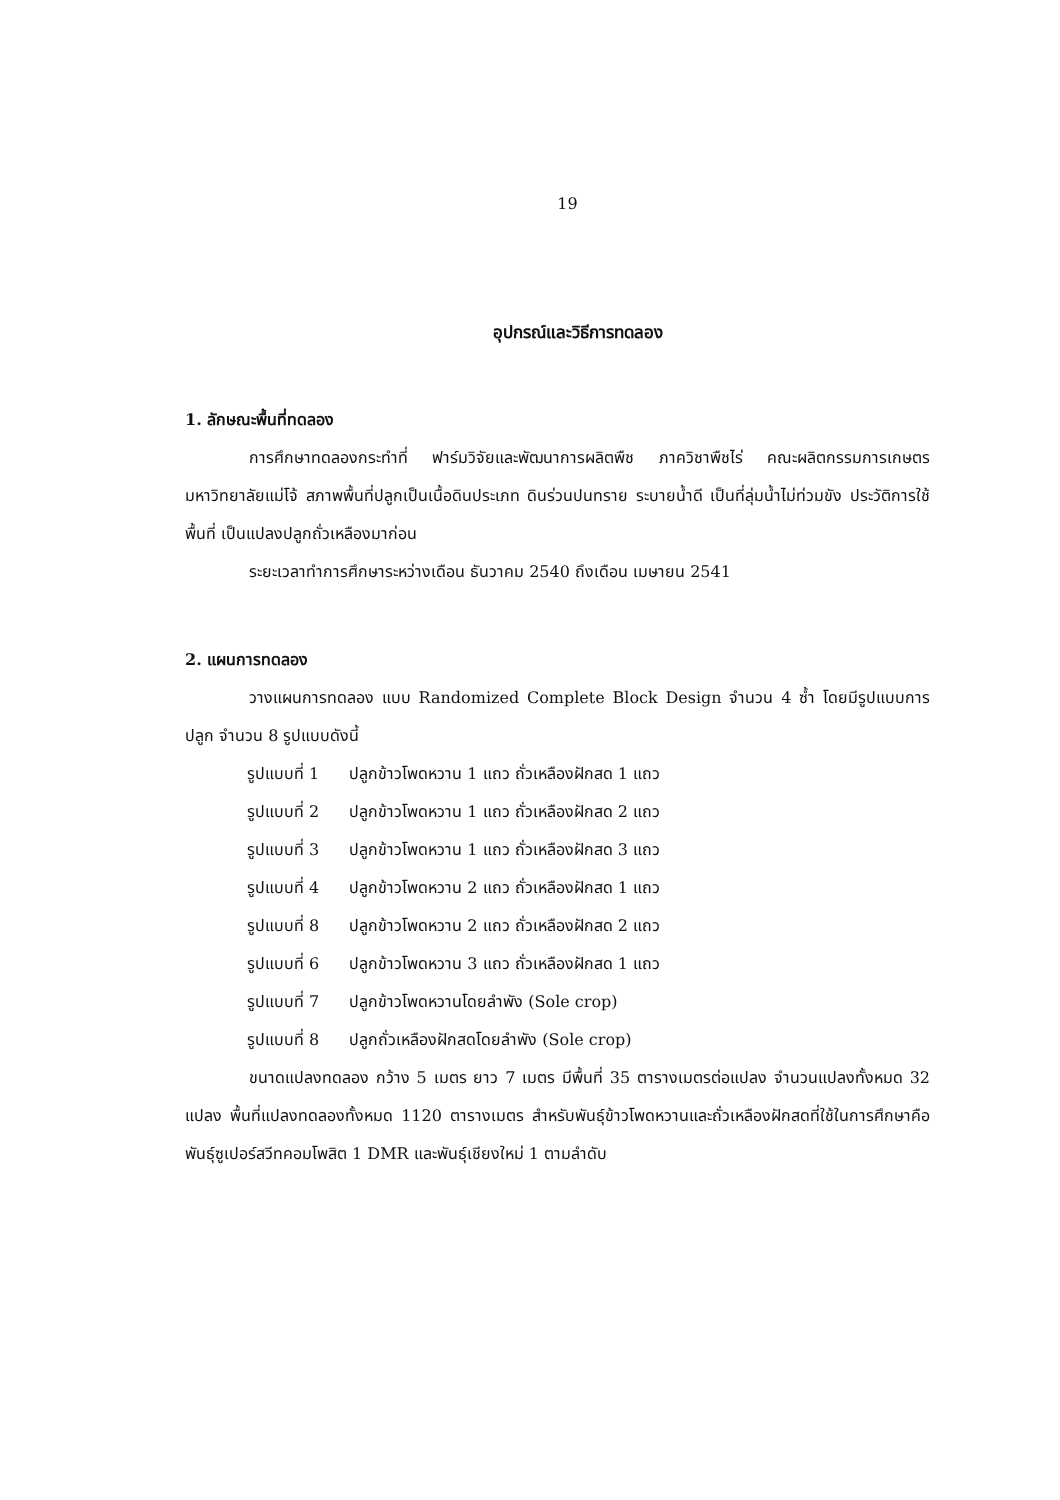19
อุปกรณ์และวิธีการทดลอง
1. ลักษณะพื้นที่ทดลอง
การศึกษาทดลองกระทำที่ ฟาร์มวิจัยและพัฒนาการผลิตพืช ภาควิชาพืชไร่ คณะผลิตกรรมการเกษตร มหาวิทยาลัยแม่โจ้ สภาพพื้นที่ปลูกเป็นเนื้อดินประเภท ดินร่วนปนทราย ระบายน้ำดี เป็นที่ลุ่มน้ำไม่ท่วมขัง ประวัติการใช้พื้นที่ เป็นแปลงปลูกถั่วเหลืองมาก่อน
ระยะเวลาทำการศึกษาระหว่างเดือน ธันวาคม 2540 ถึงเดือน เมษายน 2541
2. แผนการทดลอง
วางแผนการทดลอง แบบ Randomized Complete Block Design จำนวน 4 ซ้ำ โดยมีรูปแบบการปลูก จำนวน 8 รูปแบบดังนี้
| รูปแบบที่ 1 | ปลูกข้าวโพดหวาน 1 แถว ถั่วเหลืองฝักสด 1 แถว |
| รูปแบบที่ 2 | ปลูกข้าวโพดหวาน 1 แถว ถั่วเหลืองฝักสด 2 แถว |
| รูปแบบที่ 3 | ปลูกข้าวโพดหวาน 1 แถว ถั่วเหลืองฝักสด 3 แถว |
| รูปแบบที่ 4 | ปลูกข้าวโพดหวาน 2 แถว ถั่วเหลืองฝักสด 1 แถว |
| รูปแบบที่ 8 | ปลูกข้าวโพดหวาน 2 แถว ถั่วเหลืองฝักสด 2 แถว |
| รูปแบบที่ 6 | ปลูกข้าวโพดหวาน 3 แถว ถั่วเหลืองฝักสด 1 แถว |
| รูปแบบที่ 7 | ปลูกข้าวโพดหวานโดยลำพัง (Sole crop) |
| รูปแบบที่ 8 | ปลูกถั่วเหลืองฝักสดโดยลำพัง (Sole crop) |
ขนาดแปลงทดลอง กว้าง 5 เมตร ยาว 7 เมตร มีพื้นที่ 35 ตารางเมตรต่อแปลง จำนวนแปลงทั้งหมด 32 แปลง พื้นที่แปลงทดลองทั้งหมด 1120 ตารางเมตร สำหรับพันธุ์ข้าวโพดหวานและถั่วเหลืองฝักสดที่ใช้ในการศึกษาคือ พันธุ์ซูเปอร์สวีทคอมโพสิต 1 DMR และพันธุ์เชียงใหม่ 1 ตามลำดับ